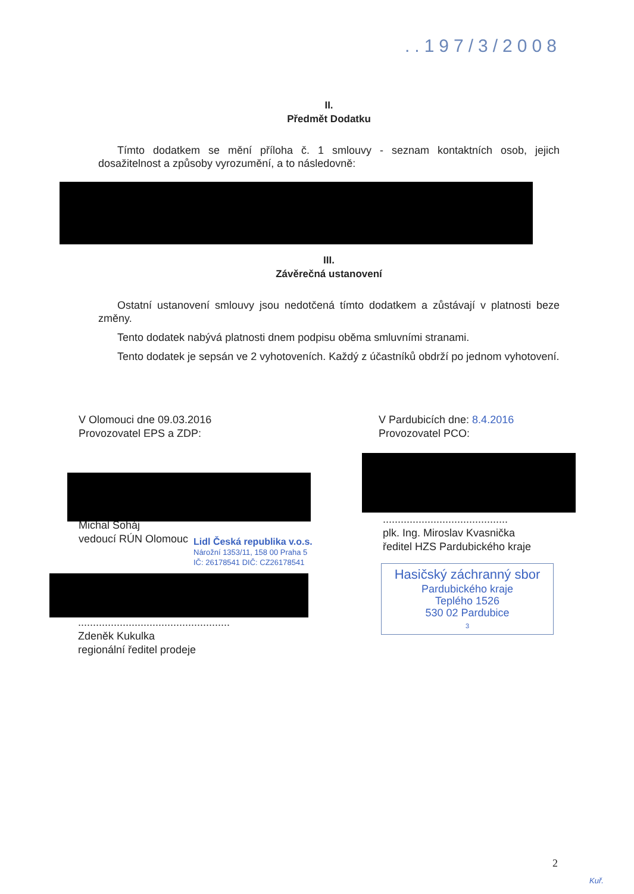..197/3/2008
II.
Předmět Dodatku
Tímto dodatkem se mění příloha č. 1 smlouvy - seznam kontaktních osob, jejich dosažitelnost a způsoby vyrozumění, a to následovně:
III.
Závěrečná ustanovení
Ostatní ustanovení smlouvy jsou nedotčená tímto dodatkem a zůstávají v platnosti beze změny.
Tento dodatek nabývá platnosti dnem podpisu oběma smluvními stranami.
Tento dodatek je sepsán ve 2 vyhotoveních. Každý z účastníků obdrží po jednom vyhotovení.
V Olomouci dne 09.03.2016
Provozovatel EPS a ZDP:
V Pardubicích dne: 8.4.2016
Provozovatel PCO:
Michal Soháj
vedoucí RÚN Olomouc
Lidl Česká republika v.o.s.
Nárožní 1353/11, 158 00 Praha 5
IČ: 26178541 DIČ: CZ26178541
..........................................
plk. Ing. Miroslav Kvasnička
ředitel HZS Pardubického kraje
Hasičský záchranný sbor
Pardubického kraje
Teplého 1526
530 02 Pardubice
3
...................................................
Zdeněk Kukulka
regionální ředitel prodeje
2
Kuř.